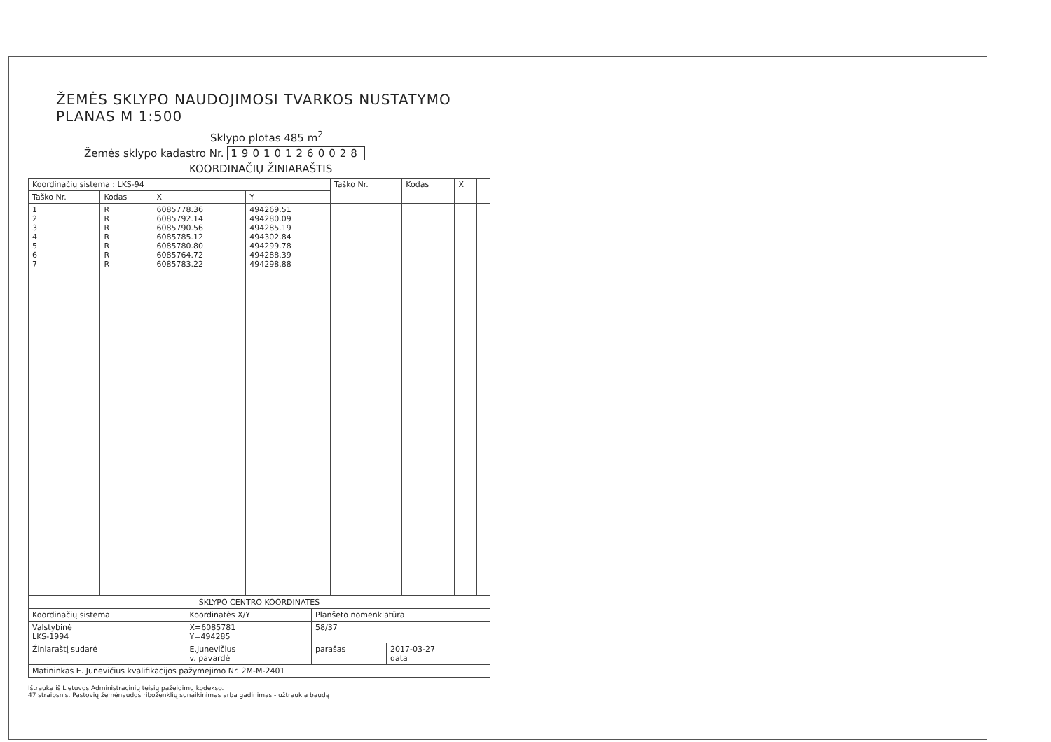ŽEMĖS SKLYPO NAUDOJIMOSI TVARKOS NUSTATYMO PLANAS M 1:500
Sklypo plotas 485 m<sup>2</sup>
Žemės sklypo kadastro Nr. 190101260028
KOORDINAČIŲ ŽINIARAŠTIS
| Koordinačių sistema : LKS-94 | | | | Taško Nr. | Kodas | X | |
| --- | --- | --- | --- | --- | --- | --- | --- |
| Taško Nr. | Kodas | X | Y | | | | |
| 1 2 3 4 5 6 7 | R R R R R R R | 6085778.36 6085792.14 6085790.56 6085785.12 6085780.80 6085764.72 6085783.22 | 494269.51 494280.09 494285.19 494302.84 494299.78 494288.39 494298.88 | | | | |
| SKLYPO CENTRO KOORDINATĖS | | | |
| --- | --- | --- | --- |
| Koordinačių sistema | Koordinatės X/Y | Planšeto nomenklatūra | |
| Valstybinė LKS-1994 | X=6085781 Y=494285 | 58/37 | |
| Žiniaraštį sudarė | E.Junevičius v. pavardė | parašas | 2017-03-27 data |
| Matininkas E. Junevičius kvalifikacijos pažymėjimo Nr. 2M-M-2401 | | | |
Ištrauka iš Lietuvos Administracinių teisių pažeidimų kodekso.
47 straipsnis. Pastovių žemėnaudos riboženklių sunaikinimas arba gadinimas - užtraukia baudą